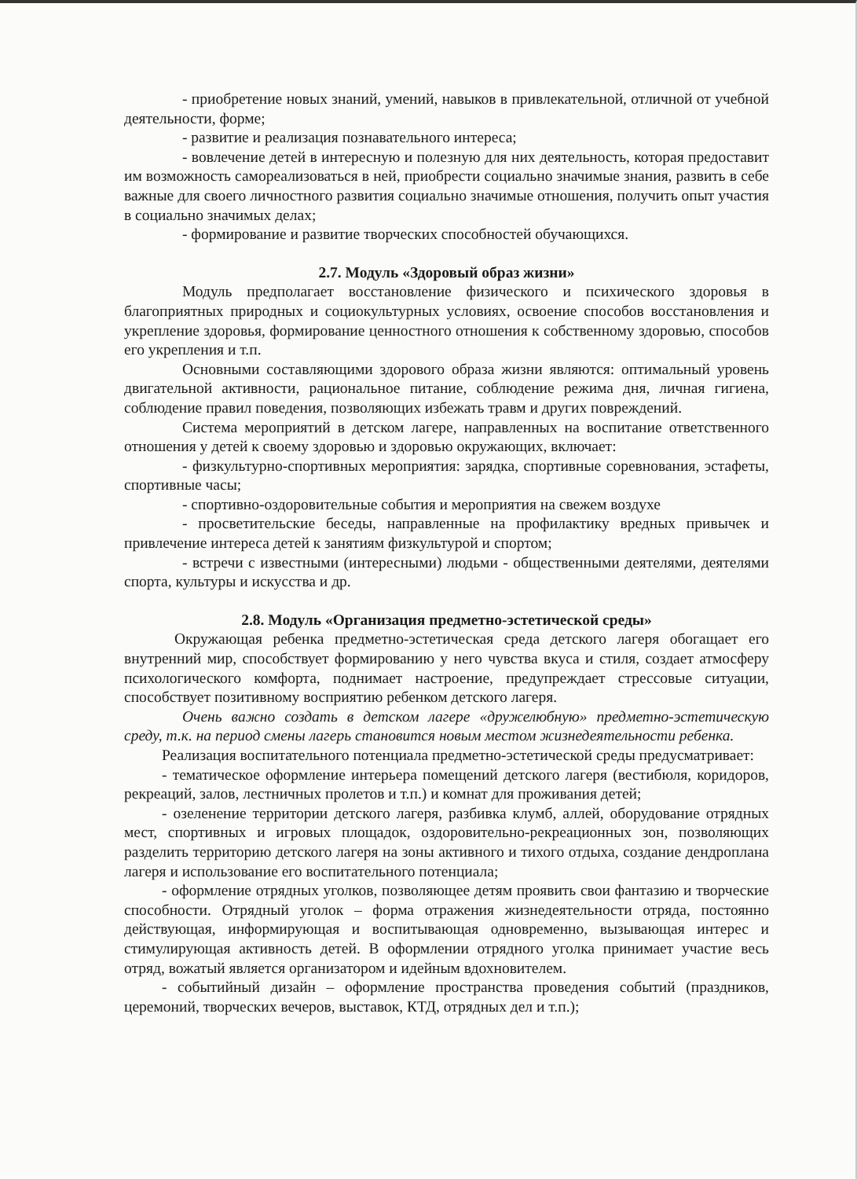- приобретение новых знаний, умений, навыков в привлекательной, отличной от учебной деятельности, форме;
- развитие и реализация познавательного интереса;
- вовлечение детей в интересную и полезную для них деятельность, которая предоставит им возможность самореализоваться в ней, приобрести социально значимые знания, развить в себе важные для своего личностного развития социально значимые отношения, получить опыт участия в социально значимых делах;
- формирование и развитие творческих способностей обучающихся.
2.7. Модуль «Здоровый образ жизни»
Модуль предполагает восстановление физического и психического здоровья в благоприятных природных и социокультурных условиях, освоение способов восстановления и укрепление здоровья, формирование ценностного отношения к собственному здоровью, способов его укрепления и т.п.
Основными составляющими здорового образа жизни являются: оптимальный уровень двигательной активности, рациональное питание, соблюдение режима дня, личная гигиена, соблюдение правил поведения, позволяющих избежать травм и других повреждений.
Система мероприятий в детском лагере, направленных на воспитание ответственного отношения у детей к своему здоровью и здоровью окружающих, включает:
- физкультурно-спортивных мероприятия: зарядка, спортивные соревнования, эстафеты, спортивные часы;
- спортивно-оздоровительные события и мероприятия на свежем воздухе
- просветительские беседы, направленные на профилактику вредных привычек и привлечение интереса детей к занятиям физкультурой и спортом;
- встречи с известными (интересными) людьми - общественными деятелями, деятелями спорта, культуры и искусства и др.
2.8. Модуль «Организация предметно-эстетической среды»
Окружающая ребенка предметно-эстетическая среда детского лагеря обогащает его внутренний мир, способствует формированию у него чувства вкуса и стиля, создает атмосферу психологического комфорта, поднимает настроение, предупреждает стрессовые ситуации, способствует позитивному восприятию ребенком детского лагеря.
Очень важно создать в детском лагере «дружелюбную» предметно-эстетическую среду, т.к. на период смены лагерь становится новым местом жизнедеятельности ребенка.
Реализация воспитательного потенциала предметно-эстетической среды предусматривает:
- тематическое оформление интерьера помещений детского лагеря (вестибюля, коридоров, рекреаций, залов, лестничных пролетов и т.п.) и комнат для проживания детей;
- озеленение территории детского лагеря, разбивка клумб, аллей, оборудование отрядных мест, спортивных и игровых площадок, оздоровительно-рекреационных зон, позволяющих разделить территорию детского лагеря на зоны активного и тихого отдыха, создание дендроплана лагеря и использование его воспитательного потенциала;
- оформление отрядных уголков, позволяющее детям проявить свои фантазию и творческие способности. Отрядный уголок – форма отражения жизнедеятельности отряда, постоянно действующая, информирующая и воспитывающая одновременно, вызывающая интерес и стимулирующая активность детей. В оформлении отрядного уголка принимает участие весь отряд, вожатый является организатором и идейным вдохновителем.
- событийный дизайн – оформление пространства проведения событий (праздников, церемоний, творческих вечеров, выставок, КТД, отрядных дел и т.п.);